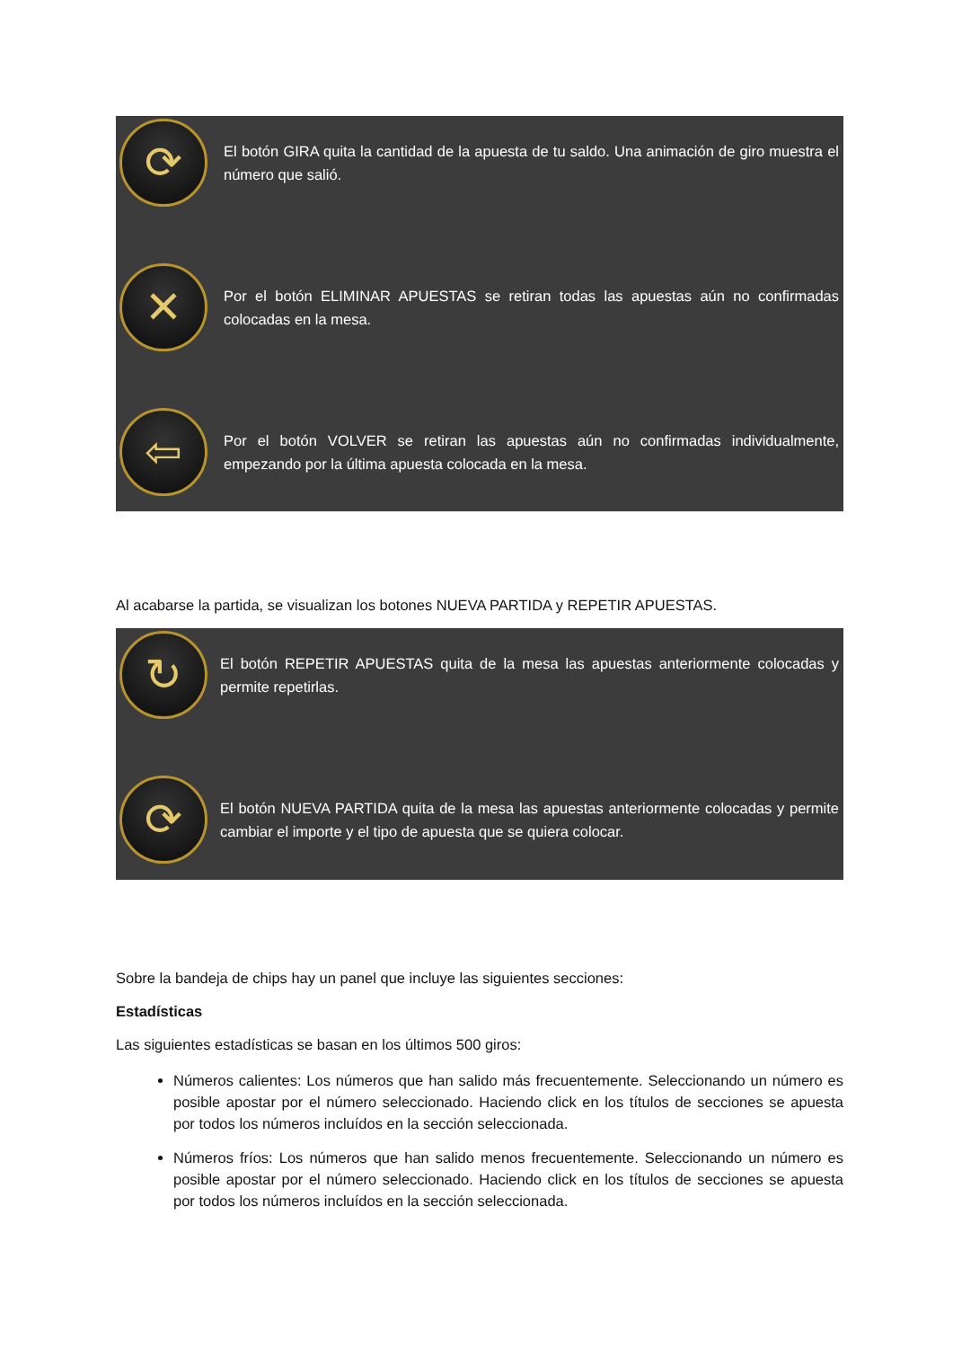⟳
El botón GIRA quita la cantidad de la apuesta de tu saldo. Una animación de giro muestra el número que salió.
✕
Por el botón ELIMINAR APUESTAS se retiran todas las apuestas aún no confirmadas colocadas en la mesa.
⇦
Por el botón VOLVER se retiran las apuestas aún no confirmadas individualmente, empezando por la última apuesta colocada en la mesa.
Al acabarse la partida, se visualizan los botones NUEVA PARTIDA y REPETIR APUESTAS.
↻
El botón REPETIR APUESTAS quita de la mesa las apuestas anteriormente colocadas y permite repetirlas.
⟳
El botón NUEVA PARTIDA quita de la mesa las apuestas anteriormente colocadas y permite cambiar el importe y el tipo de apuesta que se quiera colocar.
Sobre la bandeja de chips hay un panel que incluye las siguientes secciones:
Estadísticas
Las siguientes estadísticas se basan en los últimos 500 giros:
Números calientes: Los números que han salido más frecuentemente. Seleccionando un número es posible apostar por el número seleccionado. Haciendo click en los títulos de secciones se apuesta por todos los números incluídos en la sección seleccionada.
Números fríos: Los números que han salido menos frecuentemente. Seleccionando un número es posible apostar por el número seleccionado. Haciendo click en los títulos de secciones se apuesta por todos los números incluídos en la sección seleccionada.